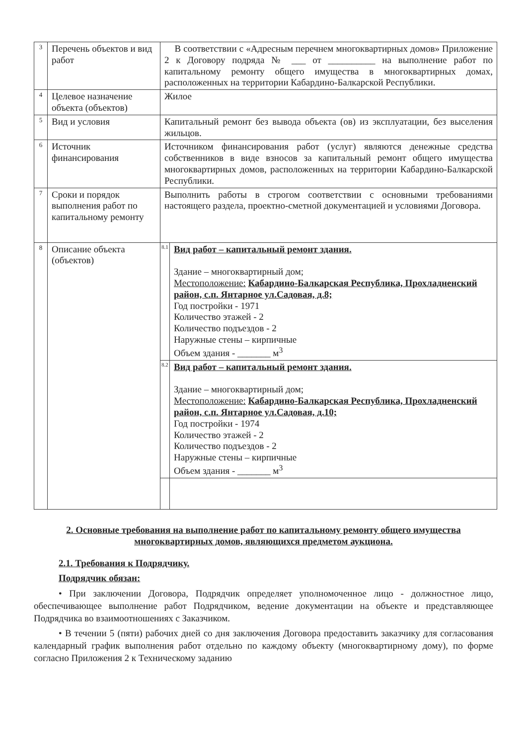| 3 | Перечень объектов и вид работ | В соответствии с «Адресным перечнем многоквартирных домов» Приложение 2 к Договору подряда № ___ от __________ на выполнение работ по капитальному ремонту общего имущества в многоквартирных домах, расположенных на территории Кабардино-Балкарской Республики. | |
| 4 | Целевое назначение объекта (объектов) | Жилое | |
| 5 | Вид и условия | Капитальный ремонт без вывода объекта (ов) из эксплуатации, без выселения жильцов. | |
| 6 | Источник финансирования | Источником финансирования работ (услуг) являются денежные средства собственников в виде взносов за капитальный ремонт общего имущества многоквартирных домов, расположенных на территории Кабардино-Балкарской Республики. | |
| 7 | Сроки и порядок выполнения работ по капитальному ремонту | Выполнить работы в строгом соответствии с основными требованиями настоящего раздела, проектно-сметной документацией и условиями Договора. | |
| 8 | Описание объекта (объектов) | 8.1 | Вид работ – капитальный ремонт здания. Здание – многоквартирный дом; Местоположение: Кабардино-Балкарская Республика, Прохладненский район, с.п. Янтарное ул.Садовая, д.8; Год постройки - 1971 Количество этажей - 2 Количество подъездов - 2 Наружные стены – кирпичные Объем здания - _______ м<sup>3</sup> |
| | | 8.2 | Вид работ – капитальный ремонт здания. Здание – многоквартирный дом; Местоположение: Кабардино-Балкарская Республика, Прохладненский район, с.п. Янтарное ул.Садовая, д.10; Год постройки - 1974 Количество этажей - 2 Количество подъездов - 2 Наружные стены – кирпичные Объем здания - _______ м<sup>3</sup> |
2. Основные требования на выполнение работ по капитальному ремонту общего имущества многоквартирных домов, являющихся предметом аукциона.
2.1. Требования к Подрядчику.
Подрядчик обязан:
• При заключении Договора, Подрядчик определяет уполномоченное лицо - должностное лицо, обеспечивающее выполнение работ Подрядчиком, ведение документации на объекте и представляющее Подрядчика во взаимоотношениях с Заказчиком.
• В течении 5 (пяти) рабочих дней со дня заключения Договора предоставить заказчику для согласования календарный график выполнения работ отдельно по каждому объекту (многоквартирному дому), по форме согласно Приложения 2 к Техническому заданию